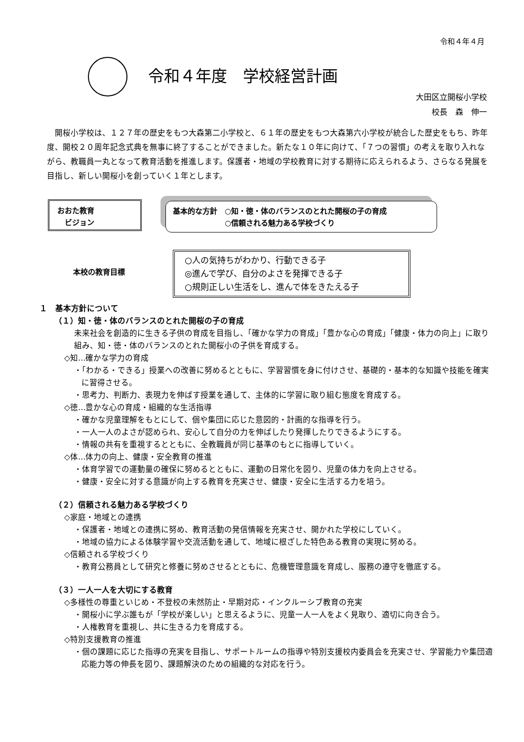令和４年４月
令和４年度　学校経営計画
大田区立開桜小学校
校長　森　伸一
開桜小学校は、１２７年の歴史をもつ大森第二小学校と、６１年の歴史をもつ大森第六小学校が統合した歴史をもち、昨年度、開校２０周年記念式典を無事に終了することができました。新たな１０年に向けて、「７つの習慣」の考えを取り入れながら、教職員一丸となって教育活動を推進します。保護者・地域の学校教育に対する期待に応えられるよう、さらなる発展を目指し、新しい開桜小を創っていく１年とします。
おおた教育
　ビジョン
基本的な方針　○知・徳・体のバランスのとれた開桜の子の育成
　　　　　　　○信頼される魅力ある学校づくり
本校の教育目標
○人の気持ちがわかり、行動できる子
◎進んで学び、自分のよさを発揮できる子
○規則正しい生活をし、進んで体をきたえる子
１　基本方針について
（１）知・徳・体のバランスのとれた開桜の子の育成
未来社会を創造的に生きる子供の育成を目指し、「確かな学力の育成」「豊かな心の育成」「健康・体力の向上」に取り組み、知・徳・体のバランスのとれた開桜小の子供を育成する。
◇知…確かな学力の育成
・「わかる・できる」授業への改善に努めるとともに、学習習慣を身に付けさせ、基礎的・基本的な知識や技能を確実に習得させる。
・思考力、判断力、表現力を伸ばす授業を通して、主体的に学習に取り組む態度を育成する。
◇徳…豊かな心の育成・組織的な生活指導
・確かな児童理解をもとにして、個や集団に応じた意図的・計画的な指導を行う。
・一人一人のよさが認められ、安心して自分の力を伸ばしたり発揮したりできるようにする。
・情報の共有を重視するとともに、全教職員が同じ基準のもとに指導していく。
◇体…体力の向上、健康・安全教育の推進
・体育学習での運動量の確保に努めるとともに、運動の日常化を図り、児童の体力を向上させる。
・健康・安全に対する意識が向上する教育を充実させ、健康・安全に生活する力を培う。
（２）信頼される魅力ある学校づくり
◇家庭・地域との連携
・保護者・地域との連携に努め、教育活動の発信情報を充実させ、開かれた学校にしていく。
・地域の協力による体験学習や交流活動を通して、地域に根ざした特色ある教育の実現に努める。
◇信頼される学校づくり
・教育公務員として研究と修養に努めさせるとともに、危機管理意識を育成し、服務の遵守を徹底する。
（３）一人一人を大切にする教育
◇多様性の尊重といじめ・不登校の未然防止・早期対応・インクルーシブ教育の充実
・開桜小に学ぶ誰もが「学校が楽しい」と思えるように、児童一人一人をよく見取り、適切に向き合う。
・人権教育を重視し、共に生きる力を育成する。
◇特別支援教育の推進
・個の課題に応じた指導の充実を目指し、サポートルームの指導や特別支援校内委員会を充実させ、学習能力や集団適応能力等の伸長を図り、課題解決のための組織的な対応を行う。